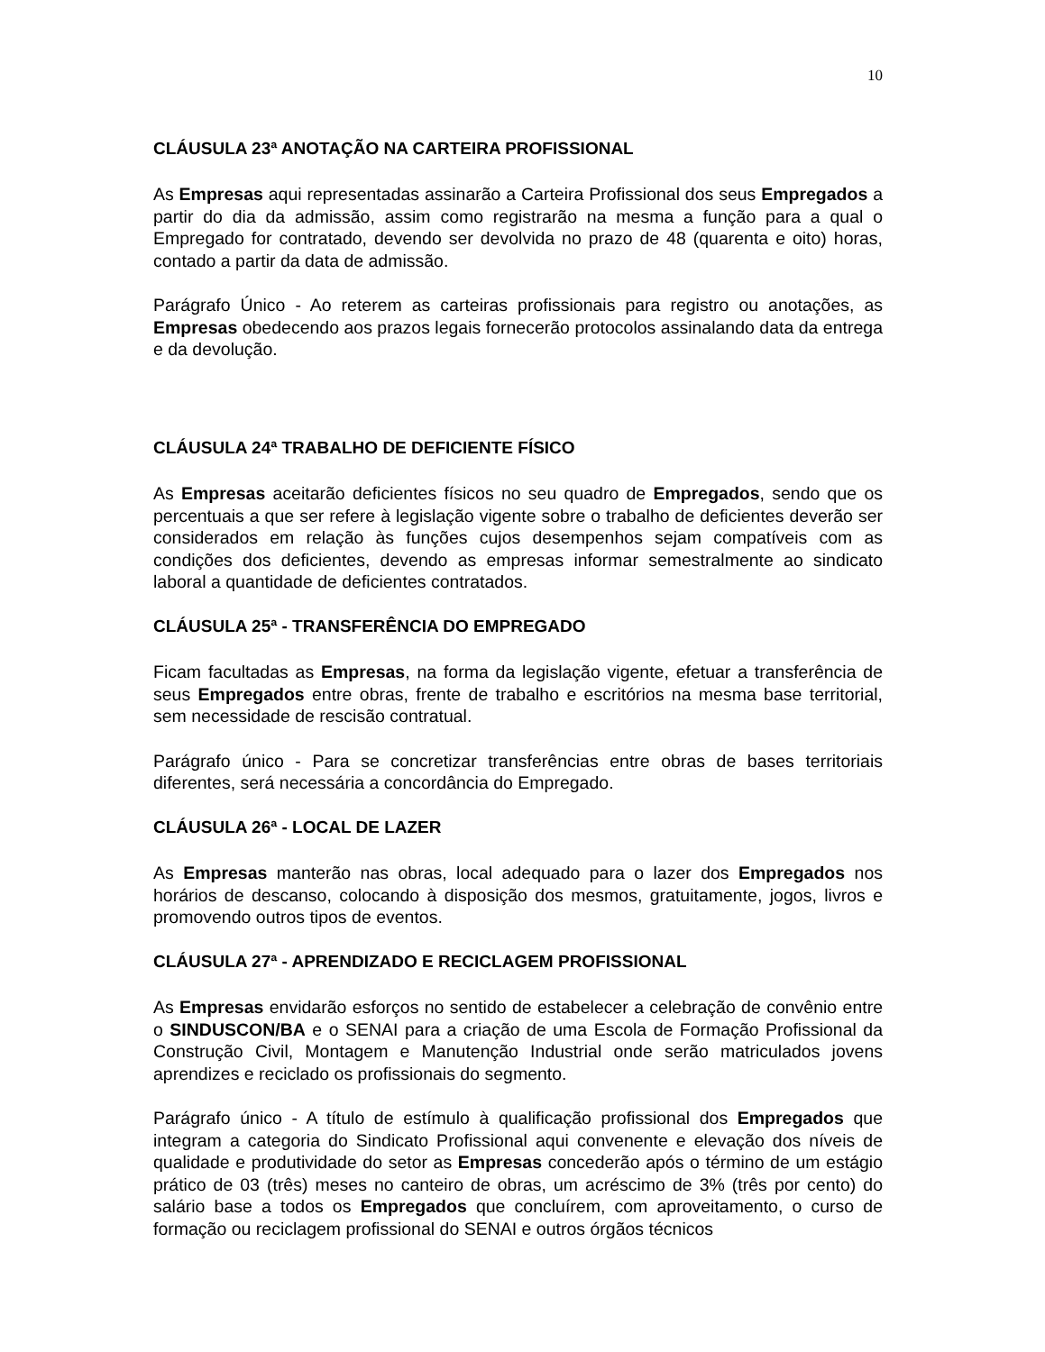10
CLÁUSULA 23ª ANOTAÇÃO NA CARTEIRA PROFISSIONAL
As Empresas aqui representadas assinarão a Carteira Profissional dos seus Empregados a partir do dia da admissão, assim como registrarão na mesma a função para a qual o Empregado for contratado, devendo ser devolvida no prazo de 48 (quarenta e oito) horas, contado a partir da data de admissão.
Parágrafo Único - Ao reterem as carteiras profissionais para registro ou anotações, as Empresas obedecendo aos prazos legais fornecerão protocolos assinalando data da entrega e da devolução.
CLÁUSULA 24ª TRABALHO DE DEFICIENTE FÍSICO
As Empresas aceitarão deficientes físicos no seu quadro de Empregados, sendo que os percentuais a que ser refere à legislação vigente sobre o trabalho de deficientes deverão ser considerados em relação às funções cujos desempenhos sejam compatíveis com as condições dos deficientes, devendo as empresas informar semestralmente ao sindicato laboral a quantidade de deficientes contratados.
CLÁUSULA 25ª - TRANSFERÊNCIA DO EMPREGADO
Ficam facultadas as Empresas, na forma da legislação vigente, efetuar a transferência de seus Empregados entre obras, frente de trabalho e escritórios na mesma base territorial, sem necessidade de rescisão contratual.
Parágrafo único - Para se concretizar transferências entre obras de bases territoriais diferentes, será necessária a concordância do Empregado.
CLÁUSULA 26ª - LOCAL DE LAZER
As Empresas manterão nas obras, local adequado para o lazer dos Empregados nos horários de descanso, colocando à disposição dos mesmos, gratuitamente, jogos, livros e promovendo outros tipos de eventos.
CLÁUSULA 27ª - APRENDIZADO E RECICLAGEM PROFISSIONAL
As Empresas envidarão esforços no sentido de estabelecer a celebração de convênio entre o SINDUSCON/BA e o SENAI para a criação de uma Escola de Formação Profissional da Construção Civil, Montagem e Manutenção Industrial onde serão matriculados jovens aprendizes e reciclado os profissionais do segmento.
Parágrafo único - A título de estímulo à qualificação profissional dos Empregados que integram a categoria do Sindicato Profissional aqui convenente e elevação dos níveis de qualidade e produtividade do setor as Empresas concederão após o término de um estágio prático de 03 (três) meses no canteiro de obras, um acréscimo de 3% (três por cento) do salário base a todos os Empregados que concluírem, com aproveitamento, o curso de formação ou reciclagem profissional do SENAI e outros órgãos técnicos